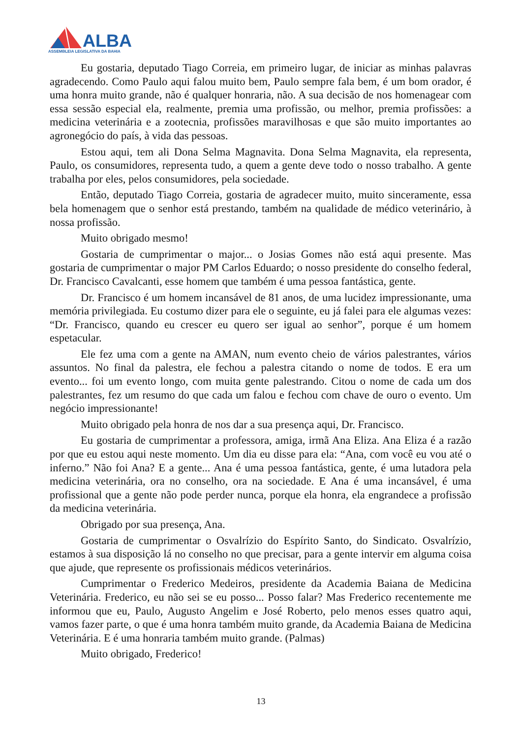ALBA
ASSEMBLEIA LEGISLATIVA DA BAHIA
Eu gostaria, deputado Tiago Correia, em primeiro lugar, de iniciar as minhas palavras agradecendo. Como Paulo aqui falou muito bem, Paulo sempre fala bem, é um bom orador, é uma honra muito grande, não é qualquer honraria, não. A sua decisão de nos homenagear com essa sessão especial ela, realmente, premia uma profissão, ou melhor, premia profissões: a medicina veterinária e a zootecnia, profissões maravilhosas e que são muito importantes ao agronegócio do país, à vida das pessoas.
Estou aqui, tem ali Dona Selma Magnavita. Dona Selma Magnavita, ela representa, Paulo, os consumidores, representa tudo, a quem a gente deve todo o nosso trabalho. A gente trabalha por eles, pelos consumidores, pela sociedade.
Então, deputado Tiago Correia, gostaria de agradecer muito, muito sinceramente, essa bela homenagem que o senhor está prestando, também na qualidade de médico veterinário, à nossa profissão.
Muito obrigado mesmo!
Gostaria de cumprimentar o major... o Josias Gomes não está aqui presente. Mas gostaria de cumprimentar o major PM Carlos Eduardo; o nosso presidente do conselho federal, Dr. Francisco Cavalcanti, esse homem que também é uma pessoa fantástica, gente.
Dr. Francisco é um homem incansável de 81 anos, de uma lucidez impressionante, uma memória privilegiada. Eu costumo dizer para ele o seguinte, eu já falei para ele algumas vezes: “Dr. Francisco, quando eu crescer eu quero ser igual ao senhor”, porque é um homem espetacular.
Ele fez uma com a gente na AMAN, num evento cheio de vários palestrantes, vários assuntos. No final da palestra, ele fechou a palestra citando o nome de todos. E era um evento... foi um evento longo, com muita gente palestrando. Citou o nome de cada um dos palestrantes, fez um resumo do que cada um falou e fechou com chave de ouro o evento. Um negócio impressionante!
Muito obrigado pela honra de nos dar a sua presença aqui, Dr. Francisco.
Eu gostaria de cumprimentar a professora, amiga, irmã Ana Eliza. Ana Eliza é a razão por que eu estou aqui neste momento. Um dia eu disse para ela: “Ana, com você eu vou até o inferno.” Não foi Ana? E a gente... Ana é uma pessoa fantástica, gente, é uma lutadora pela medicina veterinária, ora no conselho, ora na sociedade. E Ana é uma incansável, é uma profissional que a gente não pode perder nunca, porque ela honra, ela engrandece a profissão da medicina veterinária.
Obrigado por sua presença, Ana.
Gostaria de cumprimentar o Osvalrízio do Espírito Santo, do Sindicato. Osvalrízio, estamos à sua disposição lá no conselho no que precisar, para a gente intervir em alguma coisa que ajude, que represente os profissionais médicos veterinários.
Cumprimentar o Frederico Medeiros, presidente da Academia Baiana de Medicina Veterinária. Frederico, eu não sei se eu posso... Posso falar? Mas Frederico recentemente me informou que eu, Paulo, Augusto Angelim e José Roberto, pelo menos esses quatro aqui, vamos fazer parte, o que é uma honra também muito grande, da Academia Baiana de Medicina Veterinária. E é uma honraria também muito grande. (Palmas)
Muito obrigado, Frederico!
13